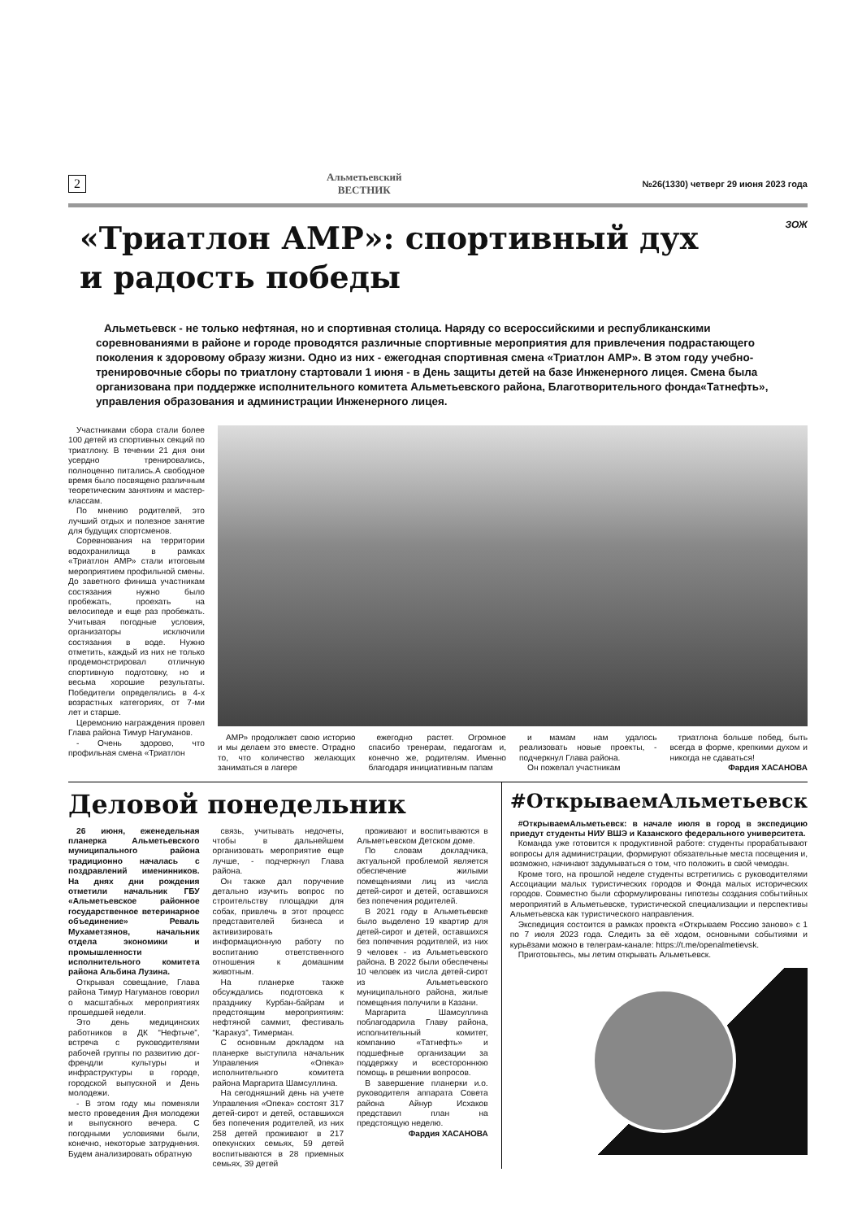2
Альметьевский
ВЕСТНИК
№26(1330) четверг 29 июня 2023 года
ЗОЖ
«Триатлон АМР»: спортивный дух и радость победы
Альметьевск - не только нефтяная, но и спортивная столица. Наряду со всероссийскими и республиканскими соревнованиями в районе и городе проводятся различные спортивные мероприятия для привлечения подрастающего поколения к здоровому образу жизни. Одно из них - ежегодная спортивная смена «Триатлон АМР». В этом году учебно-тренировочные сборы по триатлону стартовали 1 июня - в День защиты детей на базе Инженерного лицея. Смена была организована при поддержке исполнительного комитета Альметьевского района, Благотворительного фонда«Татнефть», управления образования и администрации Инженерного лицея.
Участниками сбора стали более 100 детей из спортивных секций по триатлону. В течении 21 дня они усердно тренировались, полноценно питались.А свободное время было посвящено различным теоретическим занятиям и мастер-классам.
По мнению родителей, это лучший отдых и полезное занятие для будущих спортсменов.
Соревнования на территории водохранилища в рамках «Триатлон АМР» стали итоговым мероприятием профильной смены. До заветного финиша участникам состязания нужно было пробежать, проехать на велосипеде и еще раз пробежать. Учитывая погодные условия, организаторы исключили состязания в воде. Нужно отметить, каждый из них не только продемонстрировал отличную спортивную подготовку, но и весьма хорошие результаты. Победители определялись в 4-х возрастных категориях, от 7-ми лет и старше.
Церемонию награждения провел Глава района Тимур Нагуманов.
- Очень здорово, что профильная смена «Триатлон
АМР» продолжает свою историю и мы делаем это вместе. Отрадно то, что количество желающих заниматься в лагере
ежегодно растет. Огромное спасибо тренерам, педагогам и, конечно же, родителям. Именно благодаря инициативным папам
и мамам нам удалось реализовать новые проекты, - подчеркнул Глава района.
Он пожелал участникам
триатлона больше побед, быть всегда в форме, крепкими духом и никогда не сдаваться!
Фардия ХАСАНОВА
Деловой понедельник
26 июня, еженедельная планерка Альметьевского муниципального района традиционно началась с поздравлений именинников. На днях дни рождения отметили начальник ГБУ «Альметьевское районное государственное ветеринарное объединение» Реваль Мухаметзянов, начальник отдела экономики и промышленности исполнительного комитета района Альбина Лузина.
Открывая совещание, Глава района Тимур Нагуманов говорил о масштабных мероприятиях прошедшей недели.
Это день медицинских работников в ДК “Нефтьче”, встреча с руководителями рабочей группы по развитию дог-френдли культуры и инфраструктуры в городе, городской выпускной и День молодежи.
- В этом году мы поменяли место проведения Дня молодежи и выпускного вечера. С погодными условиями были, конечно, некоторые затруднения. Будем анализировать обратную
связь, учитывать недочеты, чтобы в дальнейшем организовать мероприятие еще лучше, - подчеркнул Глава района.
Он также дал поручение детально изучить вопрос по строительству площадки для собак, привлечь в этот процесс представителей бизнеса и активизировать информационную работу по воспитанию ответственного отношения к домашним животным.
На планерке также обсуждались подготовка к празднику Курбан-байрам и предстоящим мероприятиям: нефтяной саммит, фестиваль “Каракуз”, Тимерман.
С основным докладом на планерке выступила начальник Управления «Опека» исполнительного комитета района Маргарита Шамсуллина.
На сегодняшний день на учете Управления «Опека» состоят 317 детей-сирот и детей, оставшихся без попечения родителей, из них 258 детей проживают в 217 опекунских семьях, 59 детей воспитываются в 28 приемных семьях, 39 детей
проживают и воспитываются в Альметьевском Детском доме.
По словам докладчика, актуальной проблемой является обеспечение жилыми помещениями лиц из числа детей-сирот и детей, оставшихся без попечения родителей.
В 2021 году в Альметьевске было выделено 19 квартир для детей-сирот и детей, оставшихся без попечения родителей, из них 9 человек - из Альметьевского района. В 2022 были обеспечены 10 человек из числа детей-сирот из Альметьевского муниципального района, жилые помещения получили в Казани.
Маргарита Шамсуллина поблагодарила Главу района, исполнительный комитет, компанию «Татнефть» и подшефные организации за поддержку и всестороннюю помощь в решении вопросов.
В завершение планерки и.о. руководителя аппарата Совета района Айнур Исхаков представил план на предстоящую неделю.
Фардия ХАСАНОВА
#ОткрываемАльметьевск
#ОткрываемАльметьевск: в начале июля в город в экспедицию приедут студенты НИУ ВШЭ и Казанского федерального университета.
Команда уже готовится к продуктивной работе: студенты прорабатывают вопросы для администрации, формируют обязательные места посещения и, возможно, начинают задумываться о том, что положить в свой чемодан.
Кроме того, на прошлой неделе студенты встретились с руководителями Ассоциации малых туристических городов и Фонда малых исторических городов. Совместно были сформулированы гипотезы создания событийных мероприятий в Альметьевске, туристической специализации и перспективы Альметьевска как туристического направления.
Экспедиция состоится в рамках проекта «Открываем Россию заново» с 1 по 7 июля 2023 года. Следить за её ходом, основными событиями и курьёзами можно в телеграм-канале: https://t.me/openalmetievsk.
Приготовьтесь, мы летим открывать Альметьевск.